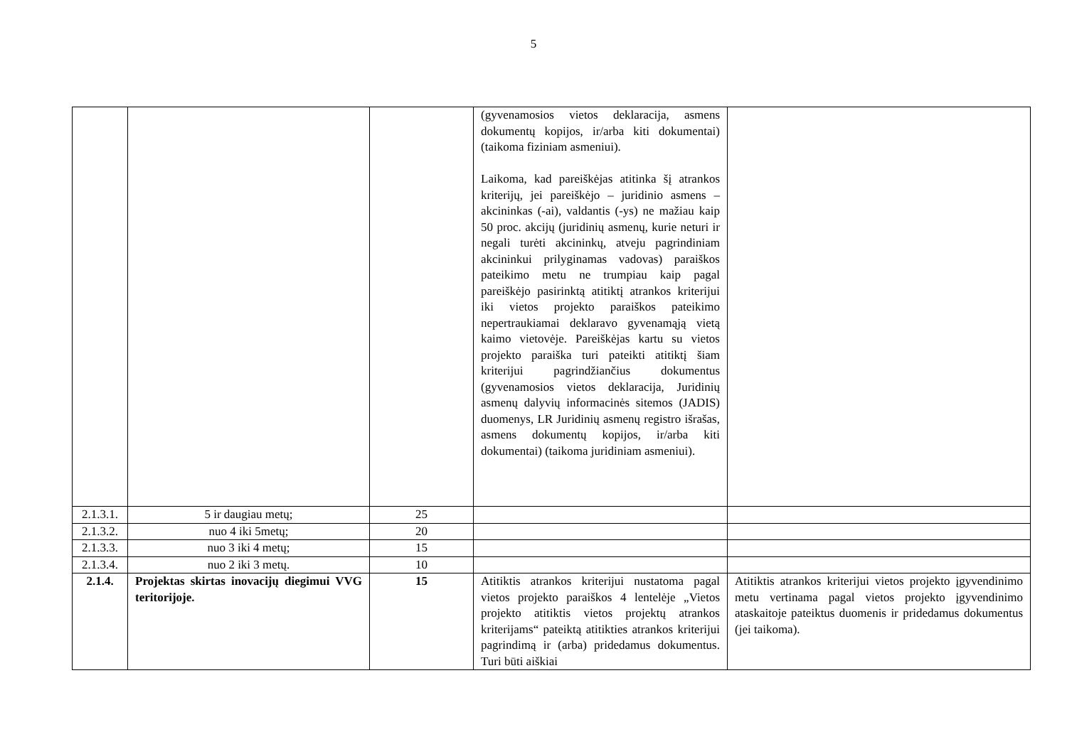5
| | | | (gyvenamosios vietos deklaracija, asmens dokumentų kopijos, ir/arba kiti dokumentai) (taikoma fiziniam asmeniui). Laikoma, kad pareiškėjas atitinka šį atrankos kriterijų, jei pareiškėjo – juridinio asmens – akcininkas (-ai), valdantis (-ys) ne mažiau kaip 50 proc. akcijų (juridinių asmenų, kurie neturi ir negali turėti akcininkų, atveju pagrindiniam akcininkui prilyginamas vadovas) paraiškos pateikimo metu ne trumpiau kaip pagal pareiškėjo pasirinktą atitiktį atrankos kriterijui iki vietos projekto paraiškos pateikimo nepertraukiamai deklaravo gyvenamąją vietą kaimo vietovėje. Pareiškėjas kartu su vietos projekto paraiška turi pateikti atitiktį šiam kriterijui pagrindžiančius dokumentus (gyvenamosios vietos deklaracija, Juridinių asmenų dalyvių informacinės sitemos (JADIS) duomenys, LR Juridinių asmenų registro išrašas, asmens dokumentų kopijos, ir/arba kiti dokumentai) (taikoma juridiniam asmeniui). | |
| 2.1.3.1. | 5 ir daugiau metų; | 25 | | |
| 2.1.3.2. | nuo 4 iki 5metų; | 20 | | |
| 2.1.3.3. | nuo 3 iki 4 metų; | 15 | | |
| 2.1.3.4. | nuo 2 iki 3 metų. | 10 | | |
| 2.1.4. | Projektas skirtas inovacijų diegimui VVG teritorijoje. | 15 | Atitiktis atrankos kriterijui nustatoma pagal vietos projekto paraiškos 4 lentelėje „Vietos projekto atitiktis vietos projektų atrankos kriterijams“ pateiktą atitikties atrankos kriterijui pagrindimą ir (arba) pridedamus dokumentus. Turi būti aiškiai | Atitiktis atrankos kriterijui vietos projekto įgyvendinimo metu vertinama pagal vietos projekto įgyvendinimo ataskaitoje pateiktus duomenis ir pridedamus dokumentus (jei taikoma). |